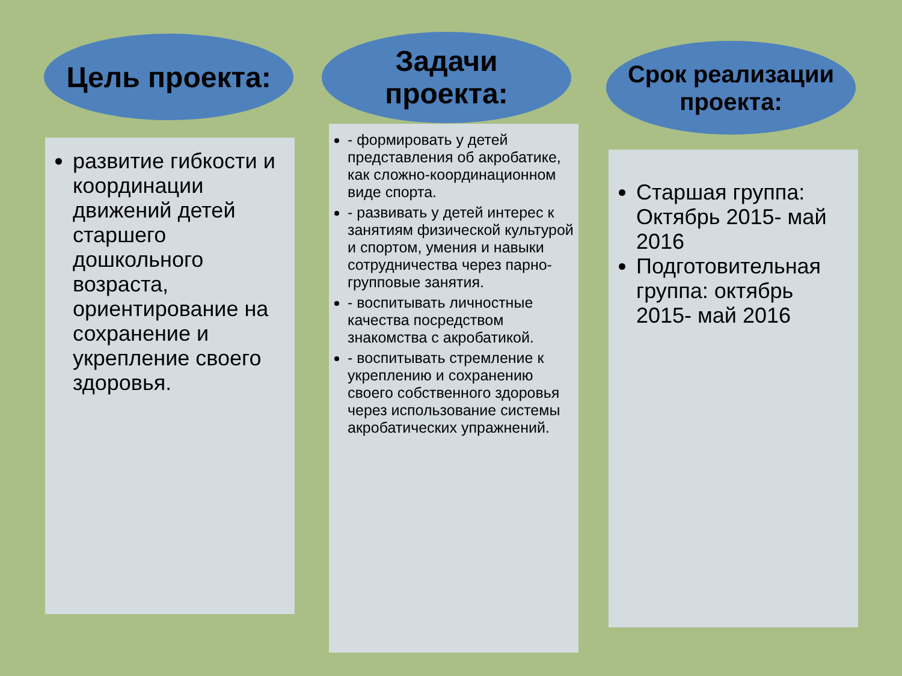Цель проекта:
развитие гибкости и координации движений детей старшего дошкольного возраста, ориентирование на сохранение и укрепление своего здоровья.
Задачи
проекта:
- формировать у детей представления об акробатике, как сложно-координационном виде спорта.
- развивать у детей интерес к занятиям физической культурой и спортом, умения и навыки сотрудничества через парно-групповые занятия.
- воспитывать личностные качества посредством знакомства с акробатикой.
- воспитывать стремление к укреплению и сохранению своего собственного здоровья через использование системы акробатических упражнений.
Срок реализации
проекта:
Старшая группа: Октябрь 2015- май 2016
Подготовительная группа: октябрь 2015- май 2016